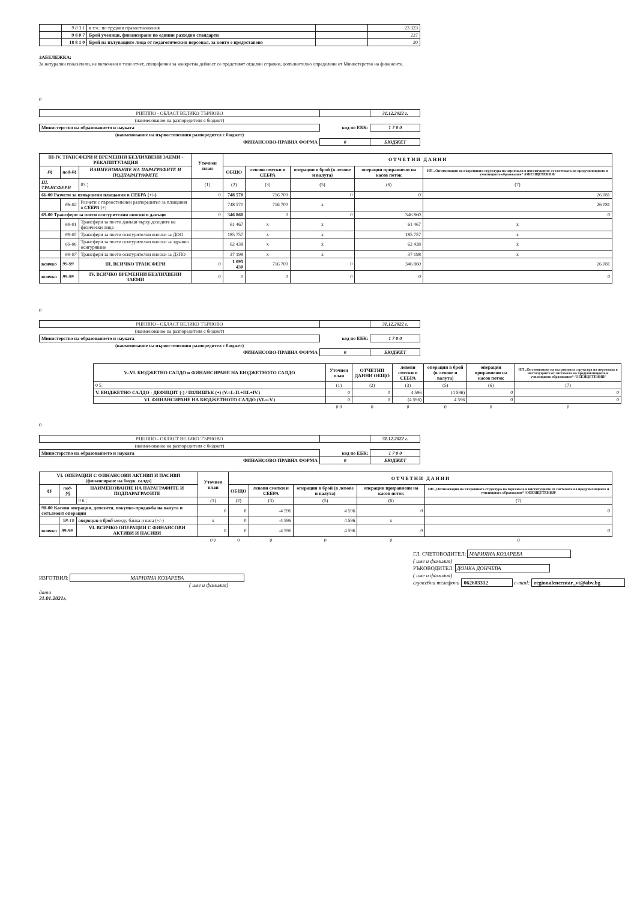| | 9 8 3 1 | в т.ч.: по трудови правоотношения | | 23 323 |
| | 9 8 0 7 | Брой ученици, финансирани по единни разходни стандарти | | 227 |
| | 18 8 1 0 | Брой на пътуващите лица от педагогическия персонал, за които е предоставено | | 20 |
ЗАБЕЛЕЖКА:
За натурални показатели, не включени в този отчет, специфични за конкретна дейност се представят отделни справки, допълнително определени от Министерство на финансите.
0
| РЦПППО - ОБЛАСТ ВЕЛИКО ТЪРНОВО | | 31.12.2022 г. |
| (наименование на разпоредителя с бюджет) | | |
| Министерство на образованието и науката | код по ЕБК: | 1 7 0 0 |
| (наименование на първостепенния разпоредител с бюджет) | | |
| ФИНАНСОВО-ПРАВНА ФОРМА | 0 | БЮДЖЕТ |
| III-IV. ТРАНСФЕРИ И ВРЕМЕННИ БЕЗЛИХВЕНИ ЗАЕМИ - РЕКАПИТУЛАЦИЯ | | | Уточнен план | О Т Ч Е Т Н И Д А Н Н И | | | | |
| --- | --- | --- | --- | --- | --- | --- | --- | --- |
| §§ | под-§§ | НАИМЕНОВАНИЕ НА ПАРАГРАФИТЕ И ПОДПАРАГРАФИТЕ | | ОБЩО | левови сметки и СЕБРА | операции в брой (в левове и валута) | операции приравнени на касов поток | НП „Оптимизация на вътрешната структура на персонала в институциите от системата на предучилищното и училищното образование“ /ОБЕЗЩЕТЕНИЯ/ |
| III. ТРАНСФЕРИ | | 03 ¦ | (1) | (2) | (3) | (5) | (6) | (7) |
| 66-00 Разчети за извършени плащания в СЕБРА (+/-) | | | 0 | 748 570 | 716 700 | 0 | 0 | 26 081 |
| | 66-02 | Разчети с първостепенен разпоредител за плащания в СЕБРА (+) | | 748 570 | 716 700 | x | | 26 081 |
| 69-00 Трансфери за поети осигурителни вноски и данъци | | | 0 | 346 860 | 0 | 0 | 346 860 | 0 |
| | 69-01 | Трансфери за поети данъци върху доходите на физически лица | | 61 467 | x | x | 61 467 | x |
| | 69-05 | Трансфери за поети осигурителни вноски за ДОО | | 185 757 | x | x | 185 757 | x |
| | 69-06 | Трансфери за поети осигурителни вноски за здравно осигуряване | | 62 438 | x | x | 62 438 | x |
| | 69-07 | Трансфери за поети осигурителни вноски за ДЗПО | | 37 198 | x | x | 37 198 | x |
| всичко | 99-99 | III. ВСИЧКО ТРАНСФЕРИ | 0 | 1 095 430 | 716 700 | 0 | 346 860 | 26 081 |
| всичко | 99-99 | IV. ВСИЧКО ВРЕМЕННИ БЕЗЛИХВЕНИ ЗАЕМИ | 0 | 0 | 0 | 0 | 0 | 0 |
0
| РЦПППО - ОБЛАСТ ВЕЛИКО ТЪРНОВО | | 31.12.2022 г. |
| (наименование на разпоредителя с бюджет) | | |
| Министерство на образованието и науката | код по ЕБК: | 1 7 0 0 |
| (наименование на първостепенния разпоредител с бюджет) | | |
| ФИНАНСОВО-ПРАВНА ФОРМА | 0 | БЮДЖЕТ |
| V.-VI. БЮДЖЕТНО САЛДО и ФИНАНСИРАНЕ НА БЮДЖЕТНОТО САЛДО | Уточнен план | ОТЧЕТНИ ДАННИ ОБЩО | левови сметки и СЕБРА | операции в брой (в левове и валута) | операции приравнени на касов поток | НП „Оптимизация на вътрешната структура на персонала в институциите от системата на предучилищното и училищното образование“ /ОБЕЗЩЕТЕНИЯ/ |
| --- | --- | --- | --- | --- | --- | --- |
| 0 5 ¦ | (1) | (2) | (3) | (5) | (6) | (7) |
| V. БЮДЖЕТНО САЛДО - ДЕФИЦИТ (-) / ИЗЛИШЪК (+) (V.=I.-II.+III.+IV.) | 0 | 0 | 4 596 | (4 596) | 0 | 0 |
| VI. ФИНАНСИРАНЕ НА БЮДЖЕТНОТО САЛДО (VI.=-V.) | 0 | 0 | (4 596) | 4 596 | 0 | 0 |
| | 0 0 | 0 | 0 | 0 | 0 | 0 |
0
| РЦПППО - ОБЛАСТ ВЕЛИКО ТЪРНОВО | | 31.12.2022 г. |
| (наименование на разпоредителя с бюджет) | | |
| Министерство на образованието и науката | код по ЕБК: | 1 7 0 0 |
| ФИНАНСОВО-ПРАВНА ФОРМА | 0 | БЮДЖЕТ |
| VI. ОПЕРАЦИИ С ФИНАНСОВИ АКТИВИ И ПАСИВИ (финансиране на бюдж. салдо) | | | Уточнен план | О Т Ч Е Т Н И Д А Н Н И | | | | |
| --- | --- | --- | --- | --- | --- | --- | --- | --- |
| §§ | под-§§ | НАИМЕНОВАНИЕ НА ПАРАГРАФИТЕ И ПОДПАРАГРАФИТЕ | | ОБЩО | левови сметки и СЕБРА | операции в брой (в левове и валута) | операции приравнени на касов поток | НП „Оптимизация на вътрешната структура на персонала в институциите от системата на предучилищното и училищното образование“ /ОБЕЗЩЕТЕНИЯ/ |
| | | 0 6 ¦ | (1) | (2) | (3) | (5) | (6) | (7) |
| 98-00 Касови операции, депозити, покупко-продажба на валута и сетълмент операции | | | 0 | 0 | -4 596 | 4 596 | 0 | 0 |
| | 98-10 | операции в брой между банка и каса (+/-) | x | 0 | -4 596 | 4 596 | x | |
| всичко | 99-99 | VI. ВСИЧКО ОПЕРАЦИИ С ФИНАНСОВИ АКТИВИ И ПАСИВИ | 0 | 0 | -4 596 | 4 596 | 0 | 0 |
| | | | 0 0 | 0 | 0 | 0 | 0 | 0 |
ИЗГОТВИЛ: МАРИЯНА КОЗАРЕВА
( име и фамилия)
дата
31.01.2021г.
ГЛ. СЧЕТОВОДИТЕЛ: МАРИЯНА КОЗАРЕВА
( име и фамилия)
РЪКОВОДИТЕЛ: ДОНКА ДОНЧЕВА
( име и фамилия)
служебни телефони 062603312 e-mail: regionalencentar_vt@abv.bg